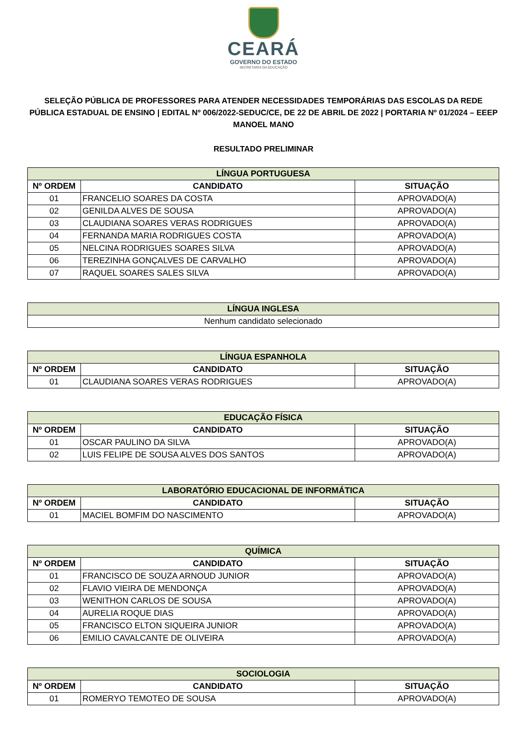CEARÁ
GOVERNO DO ESTADO
SECRETARIA DA EDUCAÇÃO
SELEÇÃO PÚBLICA DE PROFESSORES PARA ATENDER NECESSIDADES TEMPORÁRIAS DAS ESCOLAS DA REDE PÚBLICA ESTADUAL DE ENSINO | EDITAL Nº 006/2022-SEDUC/CE, DE 22 DE ABRIL DE 2022 | PORTARIA Nº 01/2024 – EEEP MANOEL MANO
RESULTADO PRELIMINAR
| LÍNGUA PORTUGUESA | | |
| Nº ORDEM | CANDIDATO | SITUAÇÃO |
| 01 | FRANCELIO SOARES DA COSTA | APROVADO(A) |
| 02 | GENILDA ALVES DE SOUSA | APROVADO(A) |
| 03 | CLAUDIANA SOARES VERAS RODRIGUES | APROVADO(A) |
| 04 | FERNANDA MARIA RODRIGUES COSTA | APROVADO(A) |
| 05 | NELCINA RODRIGUES SOARES SILVA | APROVADO(A) |
| 06 | TEREZINHA GONÇALVES DE CARVALHO | APROVADO(A) |
| 07 | RAQUEL SOARES SALES SILVA | APROVADO(A) |
| LÍNGUA INGLESA |
| Nenhum candidato selecionado |
| LÍNGUA ESPANHOLA | | |
| Nº ORDEM | CANDIDATO | SITUAÇÃO |
| 01 | CLAUDIANA SOARES VERAS RODRIGUES | APROVADO(A) |
| EDUCAÇÃO FÍSICA | | |
| Nº ORDEM | CANDIDATO | SITUAÇÃO |
| 01 | OSCAR PAULINO DA SILVA | APROVADO(A) |
| 02 | LUIS FELIPE DE SOUSA ALVES DOS SANTOS | APROVADO(A) |
| LABORATÓRIO EDUCACIONAL DE INFORMÁTICA | | |
| Nº ORDEM | CANDIDATO | SITUAÇÃO |
| 01 | MACIEL BOMFIM DO NASCIMENTO | APROVADO(A) |
| QUÍMICA | | |
| Nº ORDEM | CANDIDATO | SITUAÇÃO |
| 01 | FRANCISCO DE SOUZA ARNOUD JUNIOR | APROVADO(A) |
| 02 | FLAVIO VIEIRA DE MENDONÇA | APROVADO(A) |
| 03 | WENITHON CARLOS DE SOUSA | APROVADO(A) |
| 04 | AURELIA ROQUE DIAS | APROVADO(A) |
| 05 | FRANCISCO ELTON SIQUEIRA JUNIOR | APROVADO(A) |
| 06 | EMILIO CAVALCANTE DE OLIVEIRA | APROVADO(A) |
| SOCIOLOGIA | | |
| Nº ORDEM | CANDIDATO | SITUAÇÃO |
| 01 | ROMERYO TEMOTEO DE SOUSA | APROVADO(A) |